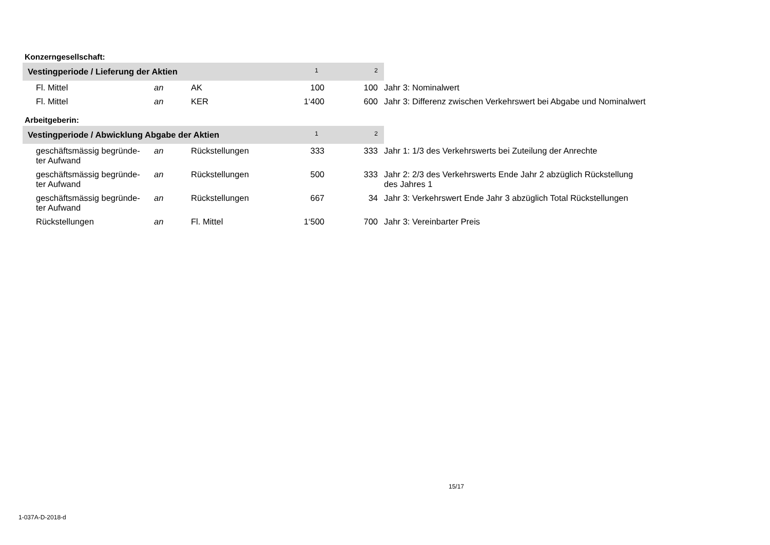Konzerngesellschaft:
| Vestingperiode / Lieferung der Aktien | | | | 1 | 2 | |
| --- | --- | --- | --- | --- | --- | --- |
| Fl. Mittel | an | AK | | 100 | 100 | Jahr 3: Nominalwert |
| Fl. Mittel | an | KER | | 1‘400 | 600 | Jahr 3: Differenz zwischen Verkehrswert bei Abgabe und Nominalwert |
Arbeitgeberin:
| Vestingperiode / Abwicklung Abgabe der Aktien | | | | 1 | 2 | |
| --- | --- | --- | --- | --- | --- | --- |
| geschäftsmässig begründe- ter Aufwand | an | Rückstellungen | | 333 | 333 | Jahr 1: 1/3 des Verkehrswerts bei Zuteilung der Anrechte |
| geschäftsmässig begründe- ter Aufwand | an | Rückstellungen | | 500 | 333 | Jahr 2: 2/3 des Verkehrswerts Ende Jahr 2 abzüglich Rückstellung des Jahres 1 |
| geschäftsmässig begründe- ter Aufwand | an | Rückstellungen | | 667 | 34 | Jahr 3: Verkehrswert Ende Jahr 3 abzüglich Total Rückstellungen |
| Rückstellungen | an | Fl. Mittel | | 1‘500 | 700 | Jahr 3: Vereinbarter Preis |
15/17
1-037A-D-2018-d